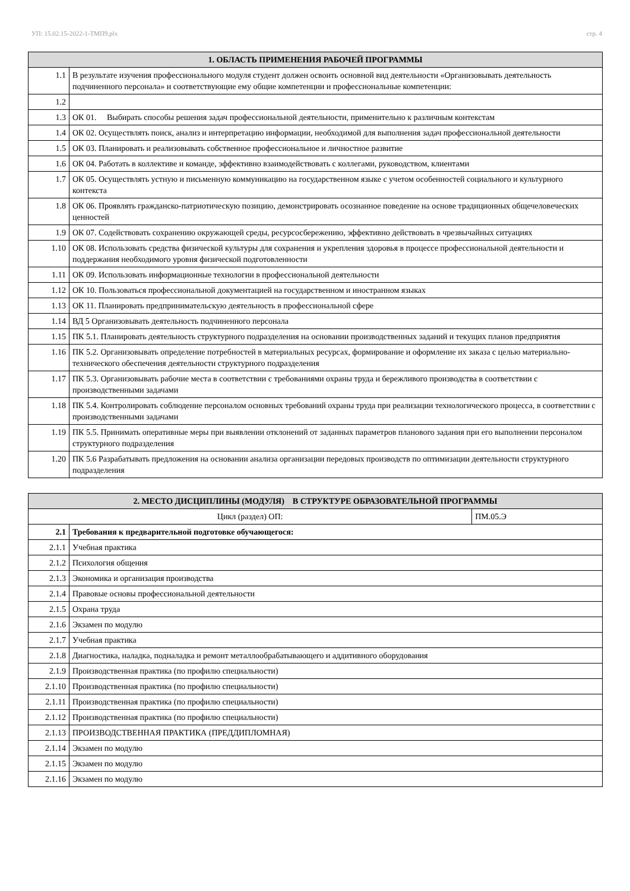УП: 15.02.15-2022-1-ТМП9.plx стр. 4
| 1. ОБЛАСТЬ ПРИМЕНЕНИЯ РАБОЧЕЙ ПРОГРАММЫ | |
| --- | --- |
| 1.1 | В результате изучения профессионального модуля студент должен освоить основной вид деятельности «Организовывать деятельность подчиненного персонала» и соответствующие ему общие компетенции и профессиональные компетенции: |
| 1.2 | |
| 1.3 | ОК 01. Выбирать способы решения задач профессиональной деятельности, применительно к различным контекстам |
| 1.4 | ОК 02. Осуществлять поиск, анализ и интерпретацию информации, необходимой для выполнения задач профессиональной деятельности |
| 1.5 | ОК 03. Планировать и реализовывать собственное профессиональное и личностное развитие |
| 1.6 | ОК 04. Работать в коллективе и команде, эффективно взаимодействовать с коллегами, руководством, клиентами |
| 1.7 | ОК 05. Осуществлять устную и письменную коммуникацию на государственном языке с учетом особенностей социального и культурного контекста |
| 1.8 | ОК 06. Проявлять гражданско-патриотическую позицию, демонстрировать осознанное поведение на основе традиционных общечеловеческих ценностей |
| 1.9 | ОК 07. Содействовать сохранению окружающей среды, ресурсосбережению, эффективно действовать в чрезвычайных ситуациях |
| 1.10 | ОК 08. Использовать средства физической культуры для сохранения и укрепления здоровья в процессе профессиональной деятельности и поддержания необходимого уровня физической подготовленности |
| 1.11 | ОК 09. Использовать информационные технологии в профессиональной деятельности |
| 1.12 | ОК 10. Пользоваться профессиональной документацией на государственном и иностранном языках |
| 1.13 | ОК 11. Планировать предпринимательскую деятельность в профессиональной сфере |
| 1.14 | ВД 5 Организовывать деятельность подчиненного персонала |
| 1.15 | ПК 5.1. Планировать деятельность структурного подразделения на основании производственных заданий и текущих планов предприятия |
| 1.16 | ПК 5.2. Организовывать определение потребностей в материальных ресурсах, формирование и оформление их заказа с целью материально-технического обеспечения деятельности структурного подразделения |
| 1.17 | ПК 5.3. Организовывать рабочие места в соответствии с требованиями охраны труда и бережливого производства в соответствии с производственными задачами |
| 1.18 | ПК 5.4. Контролировать соблюдение персоналом основных требований охраны труда при реализации технологического процесса, в соответствии с производственными задачами |
| 1.19 | ПК 5.5. Принимать оперативные меры при выявлении отклонений от заданных параметров планового задания при его выполнении персоналом структурного подразделения |
| 1.20 | ПК 5.6 Разрабатывать предложения на основании анализа организации передовых производств по оптимизации деятельности структурного подразделения |
| 2. МЕСТО ДИСЦИПЛИНЫ (МОДУЛЯ) В СТРУКТУРЕ ОБРАЗОВАТЕЛЬНОЙ ПРОГРАММЫ | | |
| --- | --- | --- |
| Цикл (раздел) ОП: | | ПМ.05.Э |
| 2.1 | Требования к предварительной подготовке обучающегося: | |
| 2.1.1 | Учебная практика | |
| 2.1.2 | Психология общения | |
| 2.1.3 | Экономика и организация производства | |
| 2.1.4 | Правовые основы профессиональной деятельности | |
| 2.1.5 | Охрана труда | |
| 2.1.6 | Экзамен по модулю | |
| 2.1.7 | Учебная практика | |
| 2.1.8 | Диагностика, наладка, подналадка и ремонт металлообрабатывающего и аддитивного оборудования | |
| 2.1.9 | Производственная практика (по профилю специальности) | |
| 2.1.10 | Производственная практика (по профилю специальности) | |
| 2.1.11 | Производственная практика (по профилю специальности) | |
| 2.1.12 | Производственная практика (по профилю специальности) | |
| 2.1.13 | ПРОИЗВОДСТВЕННАЯ ПРАКТИКА (ПРЕДДИПЛОМНАЯ) | |
| 2.1.14 | Экзамен по модулю | |
| 2.1.15 | Экзамен по модулю | |
| 2.1.16 | Экзамен по модулю | |